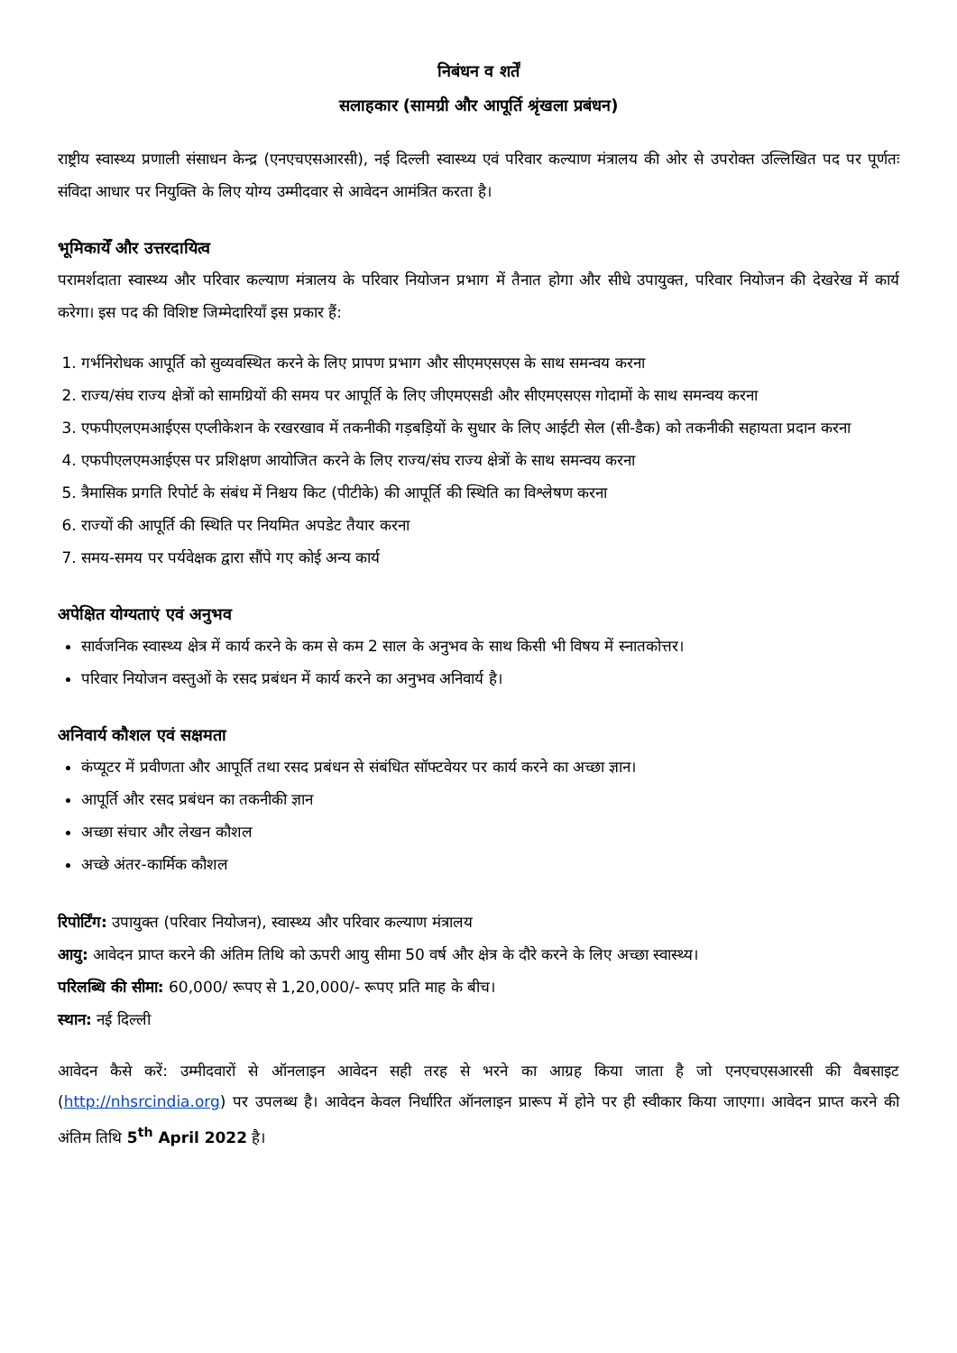निबंधन व शर्तें
सलाहकार (सामग्री और आपूर्ति श्रृंखला प्रबंधन)
राष्ट्रीय स्वास्थ्य प्रणाली संसाधन केन्द्र (एनएचएसआरसी), नई दिल्ली स्वास्थ्य एवं परिवार कल्याण मंत्रालय की ओर से उपरोक्त उल्लिखित पद पर पूर्णतः संविदा आधार पर नियुक्ति के लिए योग्य उम्मीदवार से आवेदन आमंत्रित करता है।
भूमिकायेँ और उत्तरदायित्व
परामर्शदाता स्वास्थ्य और परिवार कल्याण मंत्रालय के परिवार नियोजन प्रभाग में तैनात होगा और सीधे उपायुक्त, परिवार नियोजन की देखरेख में कार्य करेगा। इस पद की विशिष्ट जिम्मेदारियाँ इस प्रकार हैं:
1. गर्भनिरोधक आपूर्ति को सुव्यवस्थित करने के लिए प्रापण प्रभाग और सीएमएसएस के साथ समन्वय करना
2. राज्य/संघ राज्य क्षेत्रों को सामग्रियों की समय पर आपूर्ति के लिए जीएमएसडी और सीएमएसएस गोदामों के साथ समन्वय करना
3. एफपीएलएमआईएस एप्लीकेशन के रखरखाव में तकनीकी गड़बड़ियों के सुधार के लिए आईटी सेल (सी-डैक) को तकनीकी सहायता प्रदान करना
4. एफपीएलएमआईएस पर प्रशिक्षण आयोजित करने के लिए राज्य/संघ राज्य क्षेत्रों के साथ समन्वय करना
5. त्रैमासिक प्रगति रिपोर्ट के संबंध में निश्चय किट (पीटीके) की आपूर्ति की स्थिति का विश्लेषण करना
6. राज्यों की आपूर्ति की स्थिति पर नियमित अपडेट तैयार करना
7. समय-समय पर पर्यवेक्षक द्वारा सौंपे गए कोई अन्य कार्य
अपेक्षित योग्यताएं एवं अनुभव
सार्वजनिक स्वास्थ्य क्षेत्र में कार्य करने के कम से कम 2 साल के अनुभव के साथ किसी भी विषय में स्नातकोत्तर।
परिवार नियोजन वस्तुओं के रसद प्रबंधन में कार्य करने का अनुभव अनिवार्य है।
अनिवार्य कौशल एवं सक्षमता
कंप्यूटर में प्रवीणता और आपूर्ति तथा रसद प्रबंधन से संबंधित सॉफ्टवेयर पर कार्य करने का अच्छा ज्ञान।
आपूर्ति और रसद प्रबंधन का तकनीकी ज्ञान
अच्छा संचार और लेखन कौशल
अच्छे अंतर-कार्मिक कौशल
रिपोर्टिंग: उपायुक्त (परिवार नियोजन), स्वास्थ्य और परिवार कल्याण मंत्रालय
आयु: आवेदन प्राप्त करने की अंतिम तिथि को ऊपरी आयु सीमा 50 वर्ष और क्षेत्र के दौरे करने के लिए अच्छा स्वास्थ्य।
परिलब्धि की सीमा: 60,000/ रूपए से 1,20,000/- रूपए प्रति माह के बीच।
स्थान: नई दिल्ली
आवेदन कैसे करें: उम्मीदवारों से ऑनलाइन आवेदन सही तरह से भरने का आग्रह किया जाता है जो एनएचएसआरसी की वैबसाइट (http://nhsrcindia.org) पर उपलब्ध है। आवेदन केवल निर्धारित ऑनलाइन प्रारूप में होने पर ही स्वीकार किया जाएगा। आवेदन प्राप्त करने की अंतिम तिथि 5<sup>th</sup> April 2022 है।